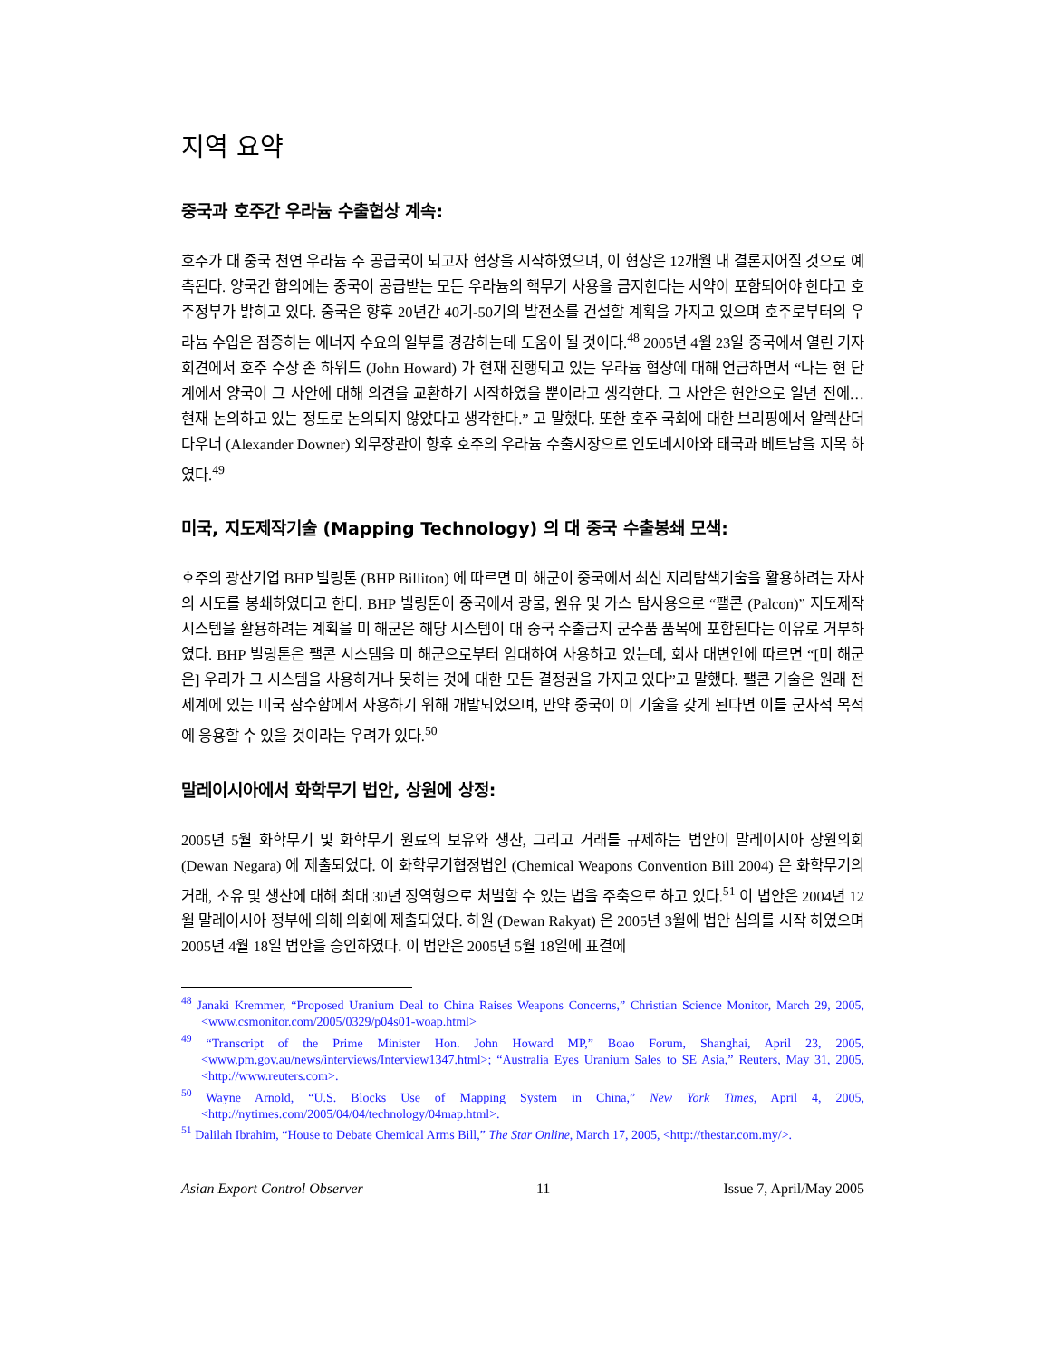지역 요약
중국과 호주간 우라늄 수출협상 계속:
호주가 대 중국 천연 우라늄 주 공급국이 되고자 협상을 시작하였으며, 이 협상은 12개월 내 결론지어질 것으로 예측된다. 양국간 합의에는 중국이 공급받는 모든 우라늄의 핵무기 사용을 금지한다는 서약이 포함되어야 한다고 호주정부가 밝히고 있다. 중국은 향후 20년간 40기-50기의 발전소를 건설할 계획을 가지고 있으며 호주로부터의 우라늄 수입은 점증하는 에너지 수요의 일부를 경감하는데 도움이 될 것이다.<sup>48</sup> 2005년 4월 23일 중국에서 열린 기자회견에서 호주 수상 존 하워드 (John Howard) 가 현재 진행되고 있는 우라늄 협상에 대해 언급하면서 “나는 현 단계에서 양국이 그 사안에 대해 의견을 교환하기 시작하였을 뿐이라고 생각한다. 그 사안은 현안으로 일년 전에… 현재 논의하고 있는 정도로 논의되지 않았다고 생각한다.” 고 말했다. 또한 호주 국회에 대한 브리핑에서 알렉산더 다우너 (Alexander Downer) 외무장관이 향후 호주의 우라늄 수출시장으로 인도네시아와 태국과 베트남을 지목 하였다.<sup>49</sup>
미국, 지도제작기술 (Mapping Technology) 의 대 중국 수출봉쇄 모색:
호주의 광산기업 BHP 빌링톤 (BHP Billiton) 에 따르면 미 해군이 중국에서 최신 지리탐색기술을 활용하려는 자사의 시도를 봉쇄하였다고 한다. BHP 빌링톤이 중국에서 광물, 원유 및 가스 탐사용으로 “팰콘 (Palcon)” 지도제작 시스템을 활용하려는 계획을 미 해군은 해당 시스템이 대 중국 수출금지 군수품 품목에 포함된다는 이유로 거부하였다. BHP 빌링톤은 팰콘 시스템을 미 해군으로부터 임대하여 사용하고 있는데, 회사 대변인에 따르면 “[미 해군은] 우리가 그 시스템을 사용하거나 못하는 것에 대한 모든 결정권을 가지고 있다”고 말했다. 팰콘 기술은 원래 전 세계에 있는 미국 잠수함에서 사용하기 위해 개발되었으며, 만약 중국이 이 기술을 갖게 된다면 이를 군사적 목적에 응용할 수 있을 것이라는 우려가 있다.<sup>50</sup>
말레이시아에서 화학무기 법안, 상원에 상정:
2005년 5월 화학무기 및 화학무기 원료의 보유와 생산, 그리고 거래를 규제하는 법안이 말레이시아 상원의회 (Dewan Negara) 에 제출되었다. 이 화학무기협정법안 (Chemical Weapons Convention Bill 2004) 은 화학무기의 거래, 소유 및 생산에 대해 최대 30년 징역형으로 처벌할 수 있는 법을 주축으로 하고 있다.<sup>51</sup> 이 법안은 2004년 12월 말레이시아 정부에 의해 의회에 제출되었다. 하원 (Dewan Rakyat) 은 2005년 3월에 법안 심의를 시작 하였으며 2005년 4월 18일 법안을 승인하였다. 이 법안은 2005년 5월 18일에 표결에
<sup>48</sup> Janaki Kremmer, “Proposed Uranium Deal to China Raises Weapons Concerns,” Christian Science Monitor, March 29, 2005, <www.csmonitor.com/2005/0329/p04s01-woap.html>
<sup>49</sup> “Transcript of the Prime Minister Hon. John Howard MP,” Boao Forum, Shanghai, April 23, 2005, <www.pm.gov.au/news/interviews/Interview1347.html>; “Australia Eyes Uranium Sales to SE Asia,” Reuters, May 31, 2005, <http://www.reuters.com>.
<sup>50</sup> Wayne Arnold, “U.S. Blocks Use of Mapping System in China,” New York Times, April 4, 2005, <http://nytimes.com/2005/04/04/technology/04map.html>.
<sup>51</sup> Dalilah Ibrahim, “House to Debate Chemical Arms Bill,” The Star Online, March 17, 2005, <http://thestar.com.my/>.
Asian Export Control Observer 11 Issue 7, April/May 2005